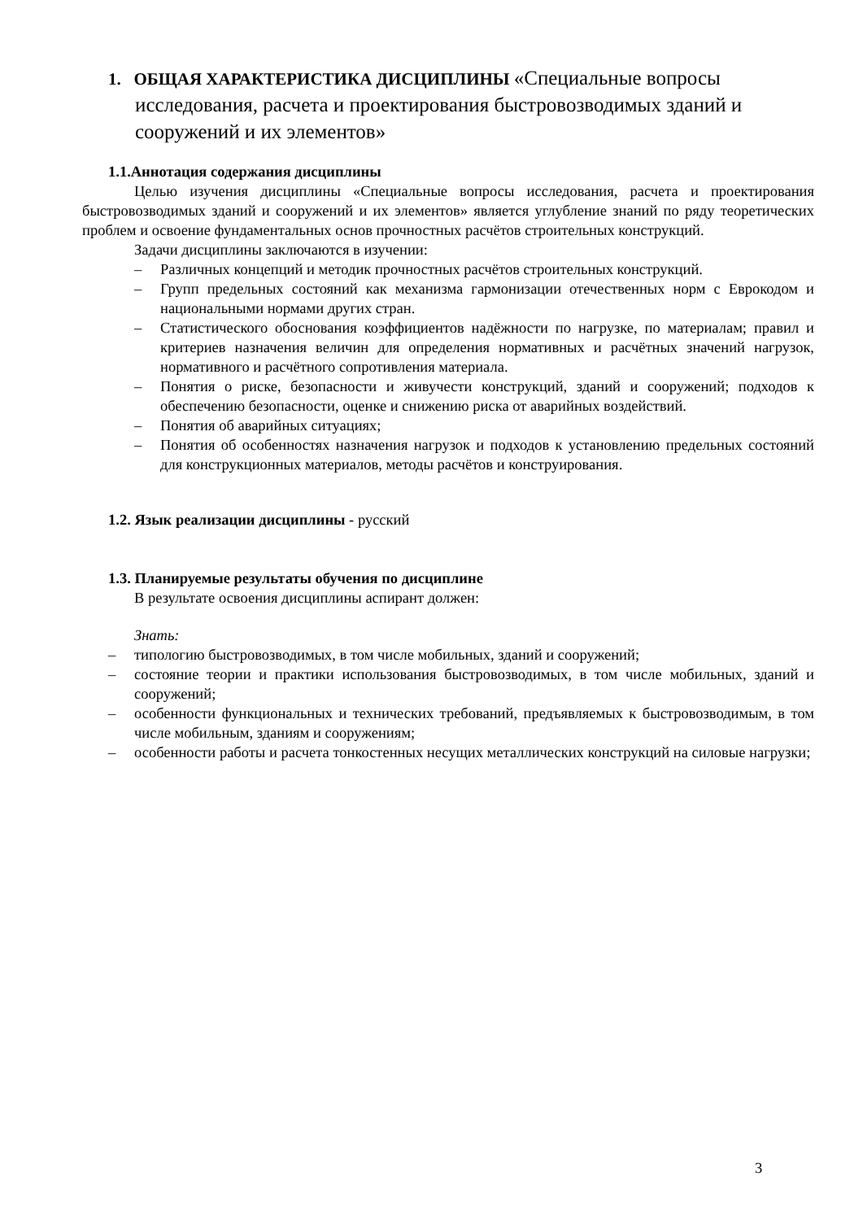1. ОБЩАЯ ХАРАКТЕРИСТИКА ДИСЦИПЛИНЫ «Специальные вопросы исследования, расчета и проектирования быстровозводимых зданий и сооружений и их элементов»
1.1.Аннотация содержания дисциплины
Целью изучения дисциплины «Специальные вопросы исследования, расчета и проектирования быстровозводимых зданий и сооружений и их элементов» является углубление знаний по ряду теоретических проблем и освоение фундаментальных основ прочностных расчётов строительных конструкций.
Задачи дисциплины заключаются в изучении:
– Различных концепций и методик прочностных расчётов строительных конструкций.
– Групп предельных состояний как механизма гармонизации отечественных норм с Еврокодом и национальными нормами других стран.
– Статистического обоснования коэффициентов надёжности по нагрузке, по материалам; правил и критериев назначения величин для определения нормативных и расчётных значений нагрузок, нормативного и расчётного сопротивления материала.
– Понятия о риске, безопасности и живучести конструкций, зданий и сооружений; подходов к обеспечению безопасности, оценке и снижению риска от аварийных воздействий.
– Понятия об аварийных ситуациях;
– Понятия об особенностях назначения нагрузок и подходов к установлению предельных состояний для конструкционных материалов, методы расчётов и конструирования.
1.2. Язык реализации дисциплины - русский
1.3. Планируемые результаты обучения по дисциплине
В результате освоения дисциплины аспирант должен:
Знать:
– типологию быстровозводимых, в том числе мобильных, зданий и сооружений;
– состояние теории и практики использования быстровозводимых, в том числе мобильных, зданий и сооружений;
– особенности функциональных и технических требований, предъявляемых к быстровозводимым, в том числе мобильным, зданиям и сооружениям;
– особенности работы и расчета тонкостенных несущих металлических конструкций на силовые нагрузки;
3